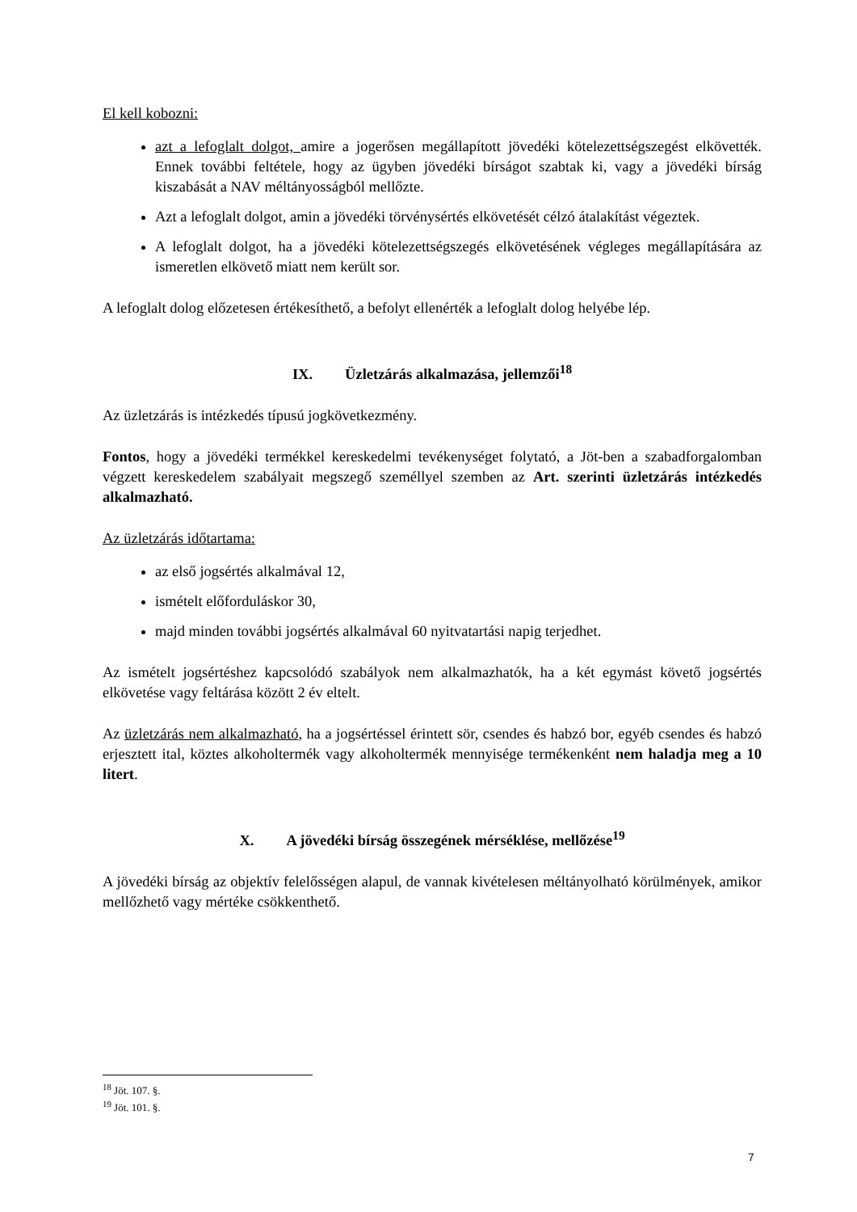El kell kobozni:
azt a lefoglalt dolgot, amire a jogerősen megállapított jövedéki kötelezettségszegést elkövették. Ennek további feltétele, hogy az ügyben jövedéki bírságot szabtak ki, vagy a jövedéki bírság kiszabását a NAV méltányosságból mellőzte.
Azt a lefoglalt dolgot, amin a jövedéki törvénysértés elkövetését célzó átalakítást végeztek.
A lefoglalt dolgot, ha a jövedéki kötelezettségszegés elkövetésének végleges megállapítására az ismeretlen elkövető miatt nem került sor.
A lefoglalt dolog előzetesen értékesíthető, a befolyt ellenérték a lefoglalt dolog helyébe lép.
IX. Üzletzárás alkalmazása, jellemzői<sup>18</sup>
Az üzletzárás is intézkedés típusú jogkövetkezmény.
Fontos, hogy a jövedéki termékkel kereskedelmi tevékenységet folytató, a Jöt-ben a szabadforgalomban végzett kereskedelem szabályait megszegő személlyel szemben az Art. szerinti üzletzárás intézkedés alkalmazható.
Az üzletzárás időtartama:
az első jogsértés alkalmával 12,
ismételt előforduláskor 30,
majd minden további jogsértés alkalmával 60 nyitvatartási napig terjedhet.
Az ismételt jogsértéshez kapcsolódó szabályok nem alkalmazhatók, ha a két egymást követő jogsértés elkövetése vagy feltárása között 2 év eltelt.
Az üzletzárás nem alkalmazható, ha a jogsértéssel érintett sör, csendes és habzó bor, egyéb csendes és habzó erjesztett ital, köztes alkoholtermék vagy alkoholtermék mennyisége termékenként nem haladja meg a 10 litert.
X. A jövedéki bírság összegének mérséklése, mellőzése<sup>19</sup>
A jövedéki bírság az objektív felelősségen alapul, de vannak kivételesen méltányolható körülmények, amikor mellőzhető vagy mértéke csökkenthető.
<sup>18</sup> Jöt. 107. §.
<sup>19</sup> Jöt. 101. §.
7